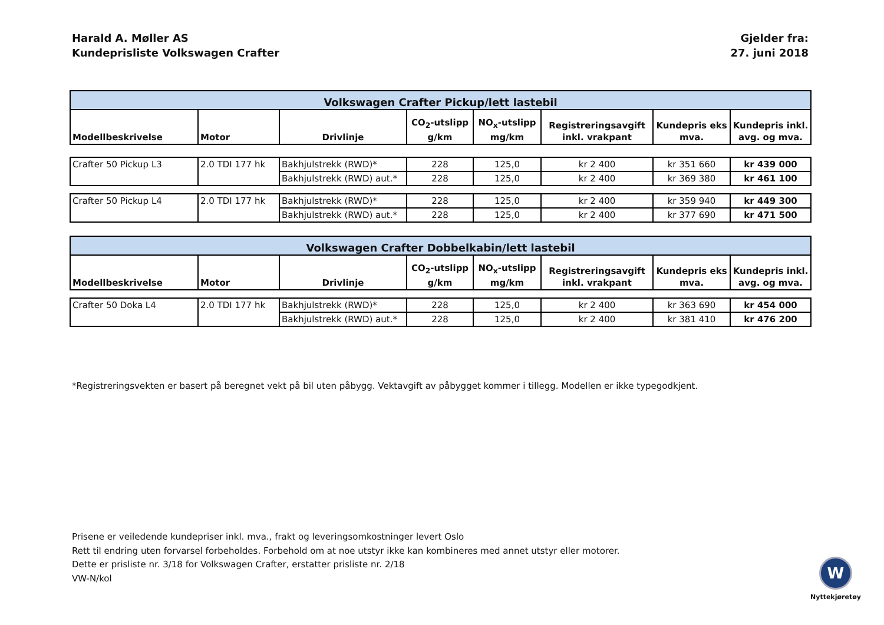Harald A. Møller AS
Kundeprisliste Volkswagen Crafter
Gjelder fra:
27. juni 2018
| Volkswagen Crafter Pickup/lett lastebil | | | | | | | |
| --- | --- | --- | --- | --- | --- | --- | --- |
| Modellbeskrivelse | Motor | Drivlinje | CO<sub>2</sub>-utslipp g/km | NO<sub>x</sub>-utslipp mg/km | Registreringsavgift inkl. vrakpant | Kundepris eks mva. | Kundepris inkl. avg. og mva. |
| Crafter 50 Pickup L3 | 2.0 TDI 177 hk | Bakhjulstrekk (RWD)* | 228 | 125,0 | kr 2 400 | kr 351 660 | kr 439 000 |
| | | Bakhjulstrekk (RWD) aut.* | 228 | 125,0 | kr 2 400 | kr 369 380 | kr 461 100 |
| Crafter 50 Pickup L4 | 2.0 TDI 177 hk | Bakhjulstrekk (RWD)* | 228 | 125,0 | kr 2 400 | kr 359 940 | kr 449 300 |
| | | Bakhjulstrekk (RWD) aut.* | 228 | 125,0 | kr 2 400 | kr 377 690 | kr 471 500 |
| Volkswagen Crafter Dobbelkabin/lett lastebil | | | | | | | |
| Modellbeskrivelse | Motor | Drivlinje | CO<sub>2</sub>-utslipp g/km | NO<sub>x</sub>-utslipp mg/km | Registreringsavgift inkl. vrakpant | Kundepris eks mva. | Kundepris inkl. avg. og mva. |
| Crafter 50 Doka L4 | 2.0 TDI 177 hk | Bakhjulstrekk (RWD)* | 228 | 125,0 | kr 2 400 | kr 363 690 | kr 454 000 |
| | | Bakhjulstrekk (RWD) aut.* | 228 | 125,0 | kr 2 400 | kr 381 410 | kr 476 200 |
*Registreringsvekten er basert på beregnet vekt på bil uten påbygg. Vektavgift av påbygget kommer i tillegg. Modellen er ikke typegodkjent.
Prisene er veiledende kundepriser inkl. mva., frakt og leveringsomkostninger levert Oslo
Rett til endring uten forvarsel forbeholdes. Forbehold om at noe utstyr ikke kan kombineres med annet utstyr eller motorer.
Dette er prisliste nr. 3/18 for Volkswagen Crafter, erstatter prisliste nr. 2/18
VW-N/kol
W
Nyttekjøretøy